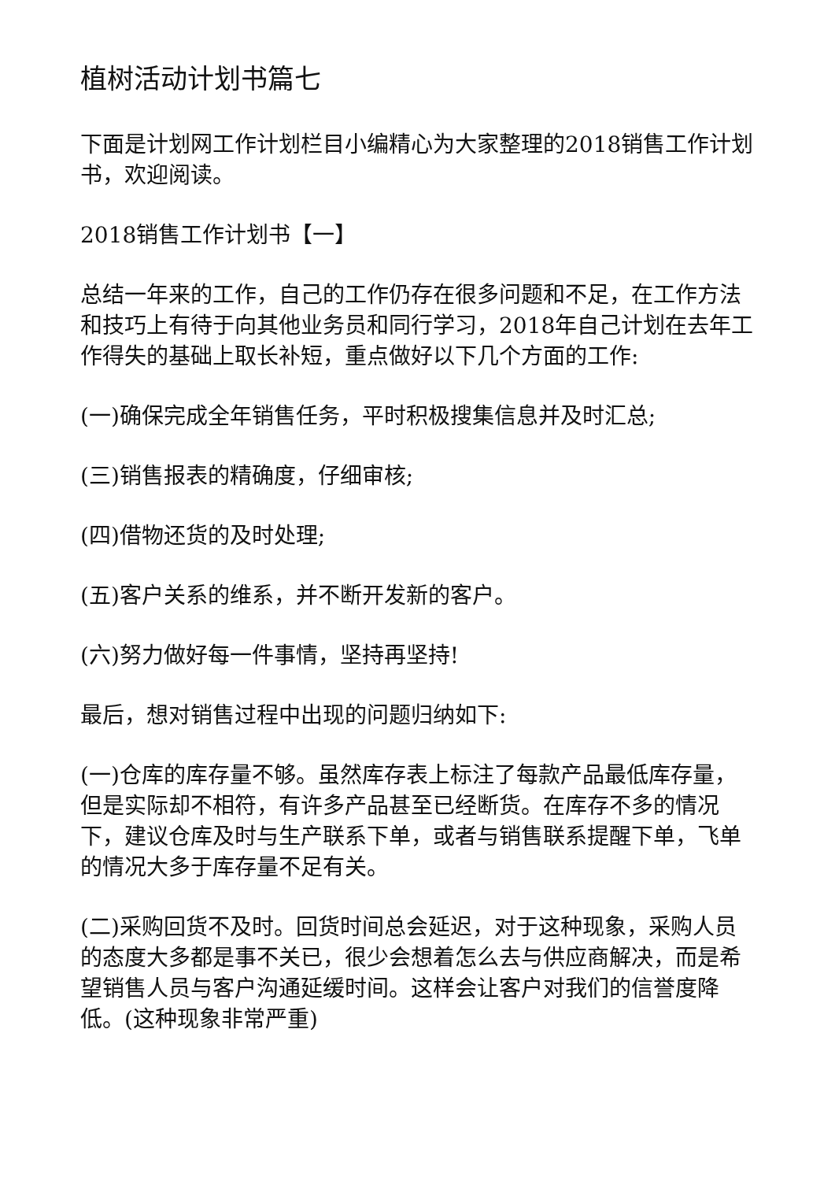植树活动计划书篇七
下面是计划网工作计划栏目小编精心为大家整理的2018销售工作计划书，欢迎阅读。
2018销售工作计划书【一】
总结一年来的工作，自己的工作仍存在很多问题和不足，在工作方法和技巧上有待于向其他业务员和同行学习，2018年自己计划在去年工作得失的基础上取长补短，重点做好以下几个方面的工作:
(一)确保完成全年销售任务，平时积极搜集信息并及时汇总;
(三)销售报表的精确度，仔细审核;
(四)借物还货的及时处理;
(五)客户关系的维系，并不断开发新的客户。
(六)努力做好每一件事情，坚持再坚持!
最后，想对销售过程中出现的问题归纳如下:
(一)仓库的库存量不够。虽然库存表上标注了每款产品最低库存量，但是实际却不相符，有许多产品甚至已经断货。在库存不多的情况下，建议仓库及时与生产联系下单，或者与销售联系提醒下单，飞单的情况大多于库存量不足有关。
(二)采购回货不及时。回货时间总会延迟，对于这种现象，采购人员的态度大多都是事不关已，很少会想着怎么去与供应商解决，而是希望销售人员与客户沟通延缓时间。这样会让客户对我们的信誉度降低。(这种现象非常严重)